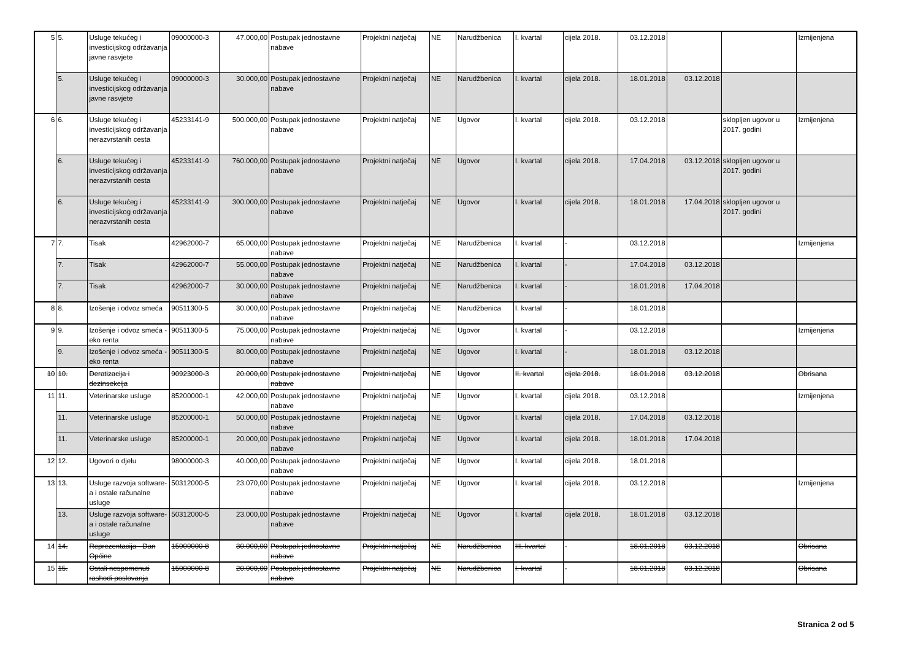| 5 | 5. | Usluge tekućeg i investicijskog održavanja javne rasvjete | 09000000-3 | 47.000,00 | Postupak jednostavne nabave | Projektni natječaj | NE | Narudžbenica | I. kvartal | cijela 2018. | 03.12.2018 | | | Izmijenjena |
| | 5. | Usluge tekućeg i investicijskog održavanja javne rasvjete | 09000000-3 | 30.000,00 | Postupak jednostavne nabave | Projektni natječaj | NE | Narudžbenica | I. kvartal | cijela 2018. | 18.01.2018 | 03.12.2018 | | |
| 6 | 6. | Usluge tekućeg i investicijskog održavanja nerazvrstanih cesta | 45233141-9 | 500.000,00 | Postupak jednostavne nabave | Projektni natječaj | NE | Ugovor | I. kvartal | cijela 2018. | 03.12.2018 | | sklopljen ugovor u 2017. godini | Izmijenjena |
| | 6. | Usluge tekućeg i investicijskog održavanja nerazvrstanih cesta | 45233141-9 | 760.000,00 | Postupak jednostavne nabave | Projektni natječaj | NE | Ugovor | I. kvartal | cijela 2018. | 17.04.2018 | 03.12.2018 | sklopljen ugovor u 2017. godini | |
| | 6. | Usluge tekućeg i investicijskog održavanja nerazvrstanih cesta | 45233141-9 | 300.000,00 | Postupak jednostavne nabave | Projektni natječaj | NE | Ugovor | I. kvartal | cijela 2018. | 18.01.2018 | 17.04.2018 | sklopljen ugovor u 2017. godini | |
| 7 | 7. | Tisak | 42962000-7 | 65.000,00 | Postupak jednostavne nabave | Projektni natječaj | NE | Narudžbenica | I. kvartal | - | 03.12.2018 | | | Izmijenjena |
| | 7. | Tisak | 42962000-7 | 55.000,00 | Postupak jednostavne nabave | Projektni natječaj | NE | Narudžbenica | I. kvartal | - | 17.04.2018 | 03.12.2018 | | |
| | 7. | Tisak | 42962000-7 | 30.000,00 | Postupak jednostavne nabave | Projektni natječaj | NE | Narudžbenica | I. kvartal | - | 18.01.2018 | 17.04.2018 | | |
| 8 | 8. | Izošenje i odvoz smeća | 90511300-5 | 30.000,00 | Postupak jednostavne nabave | Projektni natječaj | NE | Narudžbenica | I. kvartal | - | 18.01.2018 | | | |
| 9 | 9. | Izošenje i odvoz smeća - eko renta | 90511300-5 | 75.000,00 | Postupak jednostavne nabave | Projektni natječaj | NE | Ugovor | I. kvartal | - | 03.12.2018 | | | Izmijenjena |
| | 9. | Izošenje i odvoz smeća - eko renta | 90511300-5 | 80.000,00 | Postupak jednostavne nabave | Projektni natječaj | NE | Ugovor | I. kvartal | - | 18.01.2018 | 03.12.2018 | | |
| 10 | 10. | Deratizacija i dezinsekcija | 90923000-3 | 20.000,00 | Postupak jednostavne nabave | Projektni natječaj | NE | Ugovor | II. kvartal | cijela 2018. | 18.01.2018 | 03.12.2018 | | Obrisana |
| 11 | 11. | Veterinarske usluge | 85200000-1 | 42.000,00 | Postupak jednostavne nabave | Projektni natječaj | NE | Ugovor | I. kvartal | cijela 2018. | 03.12.2018 | | | Izmijenjena |
| | 11. | Veterinarske usluge | 85200000-1 | 50.000,00 | Postupak jednostavne nabave | Projektni natječaj | NE | Ugovor | I. kvartal | cijela 2018. | 17.04.2018 | 03.12.2018 | | |
| | 11. | Veterinarske usluge | 85200000-1 | 20.000,00 | Postupak jednostavne nabave | Projektni natječaj | NE | Ugovor | I. kvartal | cijela 2018. | 18.01.2018 | 17.04.2018 | | |
| 12 | 12. | Ugovori o djelu | 98000000-3 | 40.000,00 | Postupak jednostavne nabave | Projektni natječaj | NE | Ugovor | I. kvartal | cijela 2018. | 18.01.2018 | | | |
| 13 | 13. | Usluge razvoja software-a i ostale računalne usluge | 50312000-5 | 23.070,00 | Postupak jednostavne nabave | Projektni natječaj | NE | Ugovor | I. kvartal | cijela 2018. | 03.12.2018 | | | Izmijenjena |
| | 13. | Usluge razvoja software-a i ostale računalne usluge | 50312000-5 | 23.000,00 | Postupak jednostavne nabave | Projektni natječaj | NE | Ugovor | I. kvartal | cijela 2018. | 18.01.2018 | 03.12.2018 | | |
| 14 | 14. | Reprezentacija - Dan Općine | 15000000-8 | 30.000,00 | Postupak jednostavne nabave | Projektni natječaj | NE | Narudžbenica | III. kvartal | - | 18.01.2018 | 03.12.2018 | | Obrisana |
| 15 | 15. | Ostali nespomenuti rashodi poslovanja | 15000000-8 | 20.000,00 | Postupak jednostavne nabave | Projektni natječaj | NE | Narudžbenica | I. kvartal | - | 18.01.2018 | 03.12.2018 | | Obrisana |
Stranica 2 od 5